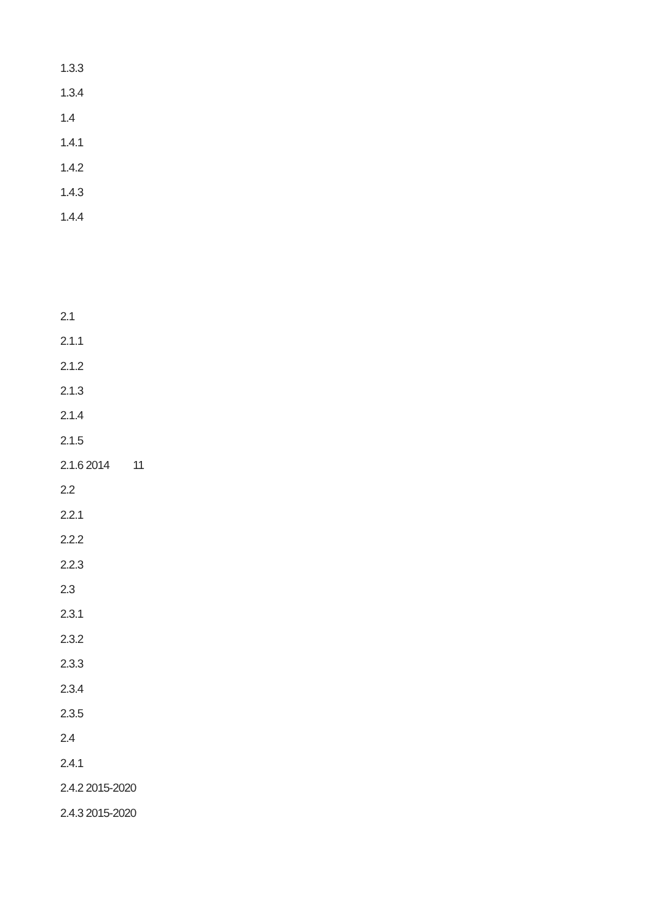1.3.3
1.3.4
1.4
1.4.1
1.4.2
1.4.3
1.4.4
2.1
2.1.1
2.1.2
2.1.3
2.1.4
2.1.5
2.1.6 2014 11
2.2
2.2.1
2.2.2
2.2.3
2.3
2.3.1
2.3.2
2.3.3
2.3.4
2.3.5
2.4
2.4.1
2.4.2 2015-2020
2.4.3 2015-2020